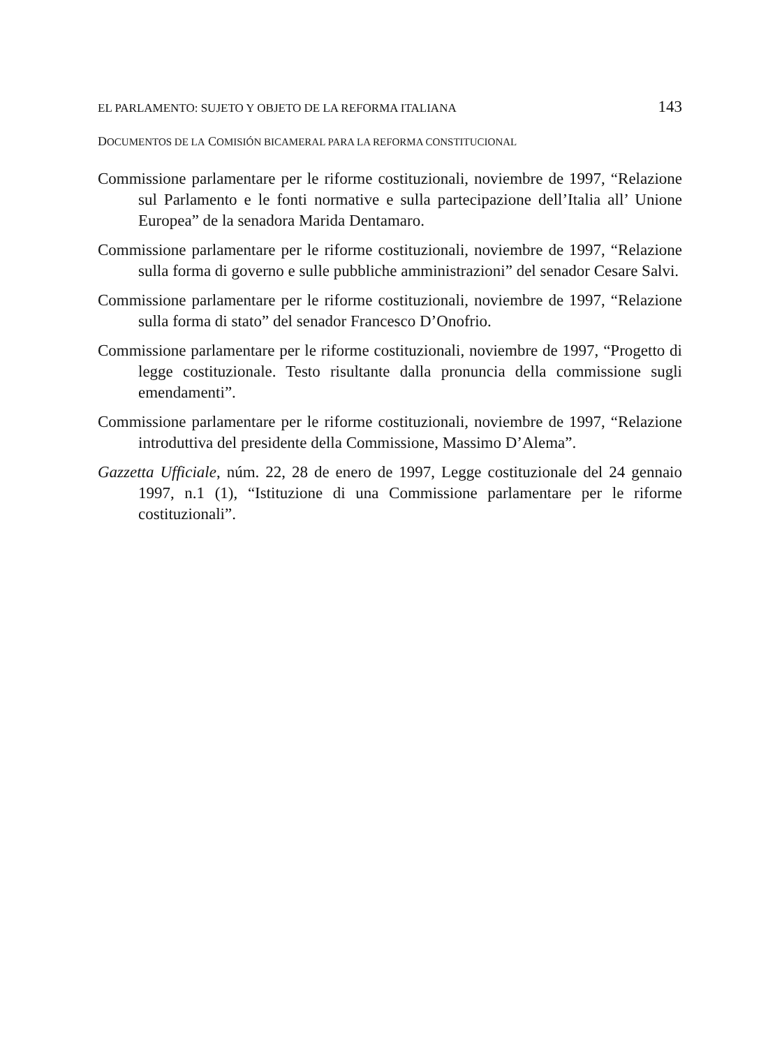EL PARLAMENTO: SUJETO Y OBJETO DE LA REFORMA ITALIANA 143
DOCUMENTOS DE LA COMISIÓN BICAMERAL PARA LA REFORMA CONSTITUCIONAL
Commissione parlamentare per le riforme costituzionali, noviembre de 1997, “Relazione sul Parlamento e le fonti normative e sulla partecipazione dell’Italia all’ Unione Europea” de la senadora Marida Dentamaro.
Commissione parlamentare per le riforme costituzionali, noviembre de 1997, “Relazione sulla forma di governo e sulle pubbliche amministrazioni” del senador Cesare Salvi.
Commissione parlamentare per le riforme costituzionali, noviembre de 1997, “Relazione sulla forma di stato” del senador Francesco D’Onofrio.
Commissione parlamentare per le riforme costituzionali, noviembre de 1997, “Progetto di legge costituzionale. Testo risultante dalla pronuncia della commissione sugli emendamenti”.
Commissione parlamentare per le riforme costituzionali, noviembre de 1997, “Relazione introduttiva del presidente della Commissione, Massimo D’Alema”.
Gazzetta Ufficiale, núm. 22, 28 de enero de 1997, Legge costituzionale del 24 gennaio 1997, n.1 (1), “Istituzione di una Commissione parlamentare per le riforme costituzionali”.